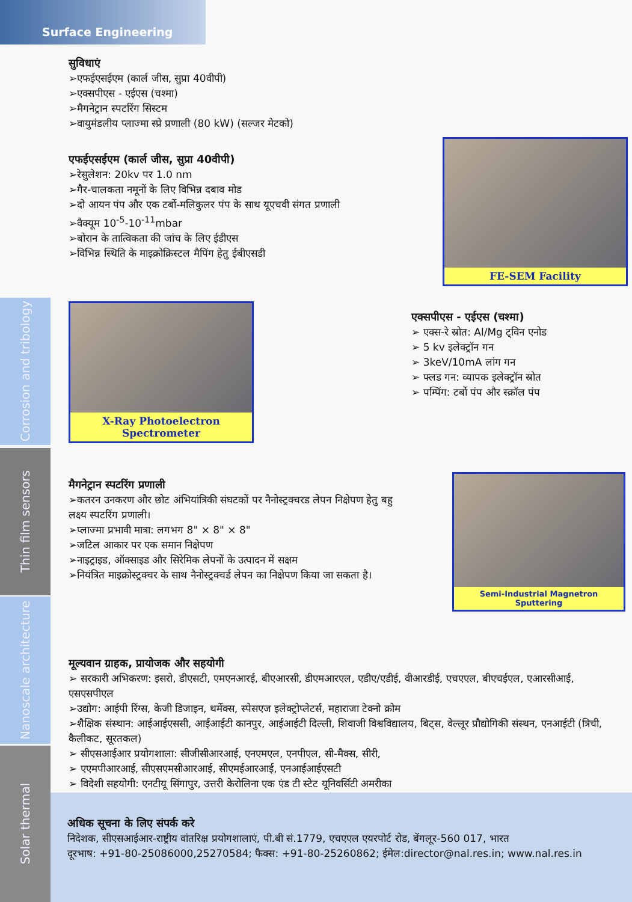Surface Engineering
Corrosion and tribology
Thin film sensors
Nanoscale architecture
Solar thermal
सुविधाएं
➢एफईएसईएम (कार्ल जीस, सुप्रा 40वीपी)
➢एक्सपीएस - एईएस (चश्मा)
➢मैगनेट्रान स्पटरिंग सिस्टम
➢वायुमंडलीय प्लाज्मा स्प्रे प्रणाली (80 kW) (सल्जर मेटको)
एफईएसईएम (कार्ल जीस, सुप्रा 40वीपी)
➢रेसुलेशन: 20kv पर 1.0 nm
➢गैर-चालकता नमूनों के लिए विभिन्न दबाव मोड
➢दो आयन पंप और एक टर्बो-मलिकुलर पंप के साथ यूएचवी संगत प्रणाली
➢वैक्यूम 10<sup>-5</sup>-10<sup>-11</sup>mbar
➢बोरान के तात्विकता की जांच के लिए ईडीएस
➢विभिन्न स्थिति के माइक्रोक्रिस्टल मैपिंग हेतु ईबीएसडी
FE-SEM Facility
X-Ray Photoelectron Spectrometer
एक्सपीएस - एईएस (चश्मा)
➢ एक्स-रे स्रोत: Al/Mg ट्विन एनोड
➢ 5 kv इलेक्ट्रॉन गन
➢ 3keV/10mA लांग गन
➢ फ्लड गन: व्यापक इलेक्ट्रॉन स्रोत
➢ पम्पिंग: टर्बो पंप और स्क्रॉल पंप
मैगनेट्रान स्पटरिंग प्रणाली
➢कतरन उनकरण और छोट अंभियांत्रिकी संघटकों पर नैनोस्ट्रक्चरड लेपन निक्षेपण हेतु बहु लक्ष्य स्पटरिंग प्रणाली।
➢प्लाज्मा प्रभावी मात्रा: लगभग 8" × 8" × 8"
➢जटिल आकार पर एक समान निक्षेपण
➢नाइट्राइड, ऑक्साइड और सिरेमिक लेपनों के उत्पादन में सक्षम
➢नियंत्रित माइक्रोस्ट्रक्चर के साथ नैनोस्ट्रक्चर्ड लेपन का निक्षेपण किया जा सकता है।
Semi-Industrial Magnetron Sputtering
मूल्यवान ग्राहक, प्रायोजक और सहयोगी
➢ सरकारी अभिकरण: इसरो, डीएसटी, एमएनआरई, बीएआरसी, डीएमआरएल, एडीए/एडीई, वीआरडीई, एचएएल, बीएचईएल, एआरसीआई, एसएसपीएल
➢उद्योग: आईपी रिंग्स, केजी डिजाइन, थर्मेक्स, स्पेसएज इलेक्ट्रोप्लेटर्स, महाराजा टेक्नो क्रोम
➢शैक्षिक संस्थान: आईआईएससी, आईआईटी कानपुर, आईआईटी दिल्ली, शिवाजी विश्वविद्यालय, बिट्स, वेल्लूर प्रौद्योगिकी संस्थन, एनआईटी (त्रिची, कैलीकट, सूरतकल)
➢ सीएसआईआर प्रयोगशाला: सीजीसीआरआई, एनएमएल, एनपीएल, सी-मैक्स, सीरी,
➢ एएमपीआरआई, सीएसएमसीआरआई, सीएमईआरआई, एनआईआईएसटी
➢ विदेशी सहयोगी: एनटीयू सिंगापुर, उत्तरी केरोलिना एक एंड टी स्टेट यूनिवर्सिटी अमरीका
अधिक सूचना के लिए संपर्क करे
निदेशक, सीएसआईआर-राष्ट्रीय वांतरिक्ष प्रयोगशालाएं, पी.बी सं.1779, एचएएल एयरपोर्ट रोड, बेंगलूर-560 017, भारत
दूरभाष: +91-80-25086000,25270584; फैक्स: +91-80-25260862; ईमेल:director@nal.res.in; www.nal.res.in